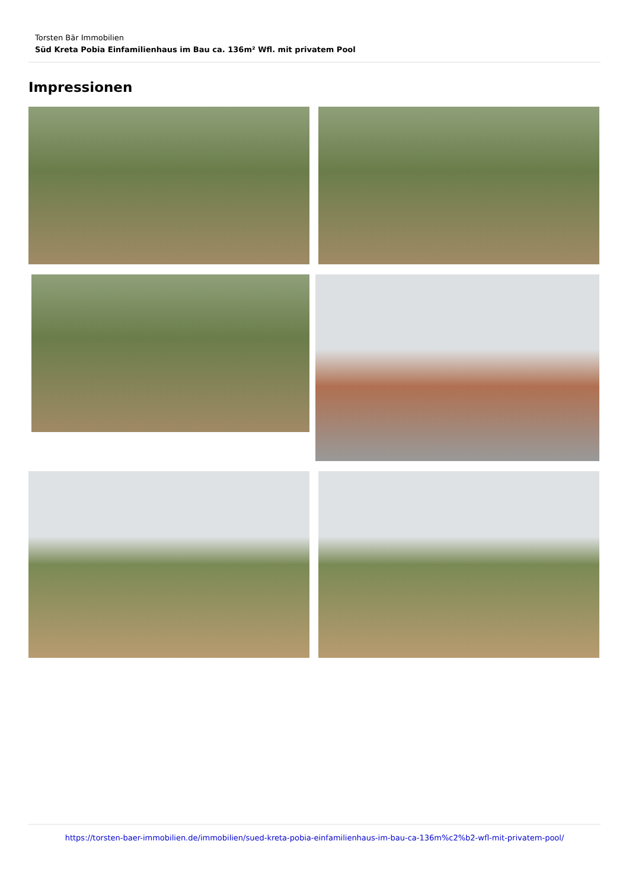Torsten Bär Immobilien
Süd Kreta Pobia Einfamilienhaus im Bau ca. 136m² Wfl. mit privatem Pool
Impressionen
https://torsten-baer-immobilien.de/immobilien/sued-kreta-pobia-einfamilienhaus-im-bau-ca-136m%c2%b2-wfl-mit-privatem-pool/